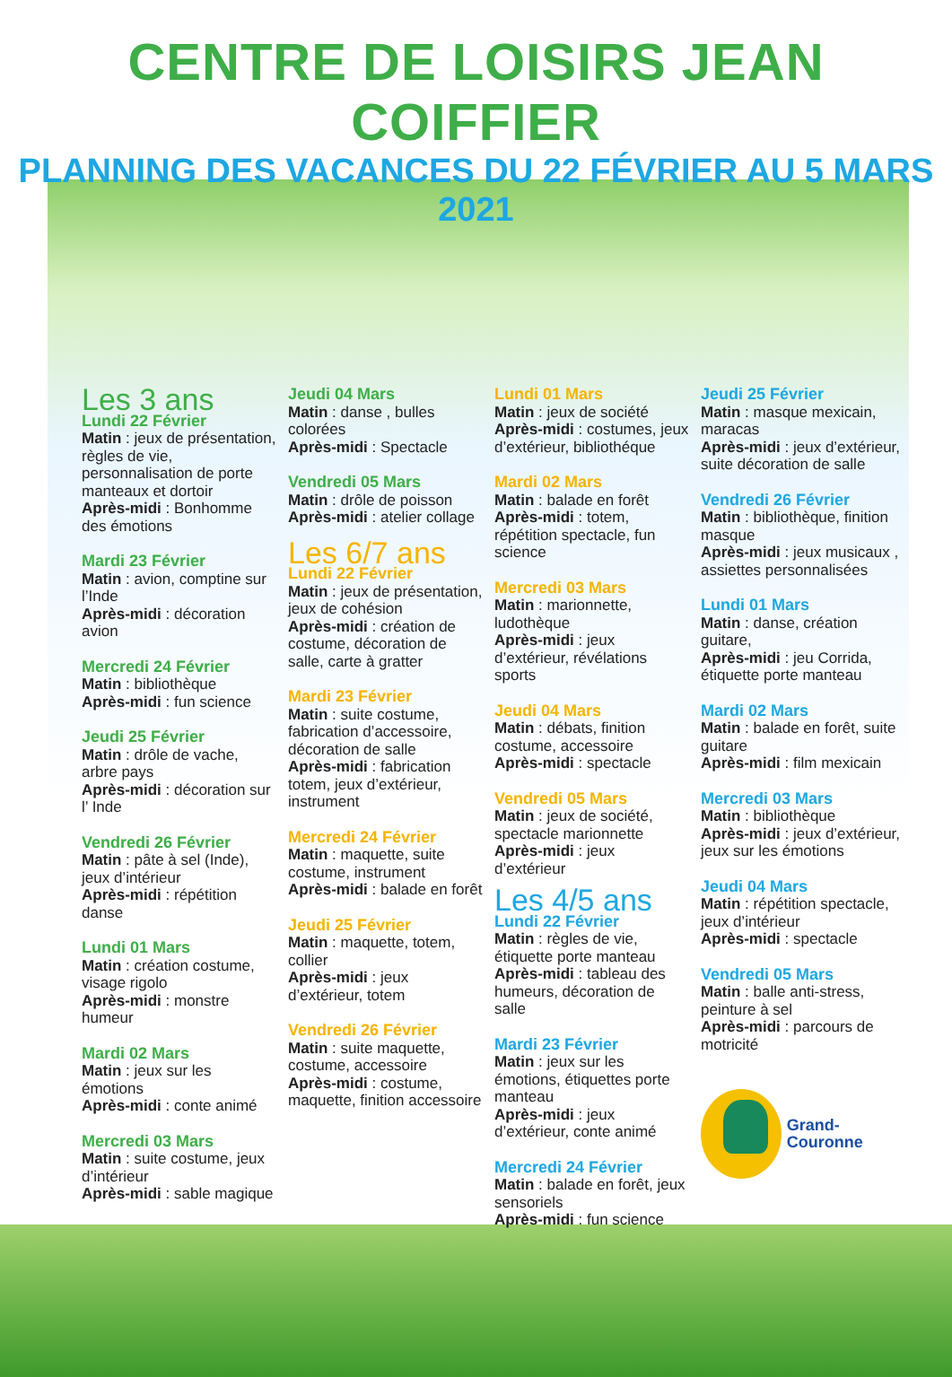CENTRE DE LOISIRS JEAN COIFFIER
PLANNING DES VACANCES DU 22 FÉVRIER AU 5 MARS 2021
Les 3 ans
Lundi 22 Février
Matin : jeux de présentation, règles de vie, personnalisation de porte manteaux et dortoir
Après-midi : Bonhomme des émotions
Mardi 23 Février
Matin : avion, comptine sur l’Inde
Après-midi : décoration avion
Mercredi 24 Février
Matin : bibliothèque
Après-midi : fun science
Jeudi 25 Février
Matin : drôle de vache, arbre pays
Après-midi : décoration sur l’ Inde
Vendredi 26 Février
Matin : pâte à sel (Inde), jeux d’intérieur
Après-midi : répétition danse
Lundi 01 Mars
Matin : création costume, visage rigolo
Après-midi : monstre humeur
Mardi 02 Mars
Matin : jeux sur les émotions
Après-midi : conte animé
Mercredi 03 Mars
Matin : suite costume, jeux d’intérieur
Après-midi : sable magique
Jeudi 04 Mars
Matin : danse , bulles colorées
Après-midi : Spectacle
Vendredi 05 Mars
Matin : drôle de poisson
Après-midi : atelier collage
Les 6/7 ans
Lundi 22 Février
Matin : jeux de présentation, jeux de cohésion
Après-midi : création de costume, décoration de salle, carte à gratter
Mardi 23 Février
Matin : suite costume, fabrication d’accessoire, décoration de salle
Après-midi : fabrication totem, jeux d’extérieur, instrument
Mercredi 24 Février
Matin : maquette, suite costume, instrument
Après-midi : balade en forêt
Jeudi 25 Février
Matin : maquette, totem, collier
Après-midi : jeux d’extérieur, totem
Vendredi 26 Février
Matin : suite maquette, costume, accessoire
Après-midi : costume, maquette, finition accessoire
Lundi 01 Mars
Matin : jeux de société
Après-midi : costumes, jeux d’extérieur, bibliothéque
Mardi 02 Mars
Matin : balade en forêt
Après-midi : totem, répétition spectacle, fun science
Mercredi 03 Mars
Matin : marionnette, ludothèque
Après-midi : jeux d’extérieur, révélations sports
Jeudi 04 Mars
Matin : débats, finition costume, accessoire
Après-midi : spectacle
Vendredi 05 Mars
Matin : jeux de société, spectacle marionnette
Après-midi : jeux d’extérieur
Les 4/5 ans
Lundi 22 Février
Matin : règles de vie, étiquette porte manteau
Après-midi : tableau des humeurs, décoration de salle
Mardi 23 Février
Matin : jeux sur les émotions, étiquettes porte manteau
Après-midi : jeux d’extérieur, conte animé
Mercredi 24 Février
Matin : balade en forêt, jeux sensoriels
Après-midi : fun science
Jeudi 25 Février
Matin : masque mexicain, maracas
Après-midi : jeux d’extérieur, suite décoration de salle
Vendredi 26 Février
Matin : bibliothèque, finition masque
Après-midi : jeux musicaux , assiettes personnalisées
Lundi 01 Mars
Matin : danse, création guitare,
Après-midi : jeu Corrida, étiquette porte manteau
Mardi 02 Mars
Matin : balade en forêt, suite guitare
Après-midi : film mexicain
Mercredi 03 Mars
Matin : bibliothèque
Après-midi : jeux d’extérieur, jeux sur les émotions
Jeudi 04 Mars
Matin : répétition spectacle, jeux d’intérieur
Après-midi : spectacle
Vendredi 05 Mars
Matin : balle anti-stress, peinture à sel
Après-midi : parcours de motricité
Grand-Couronne